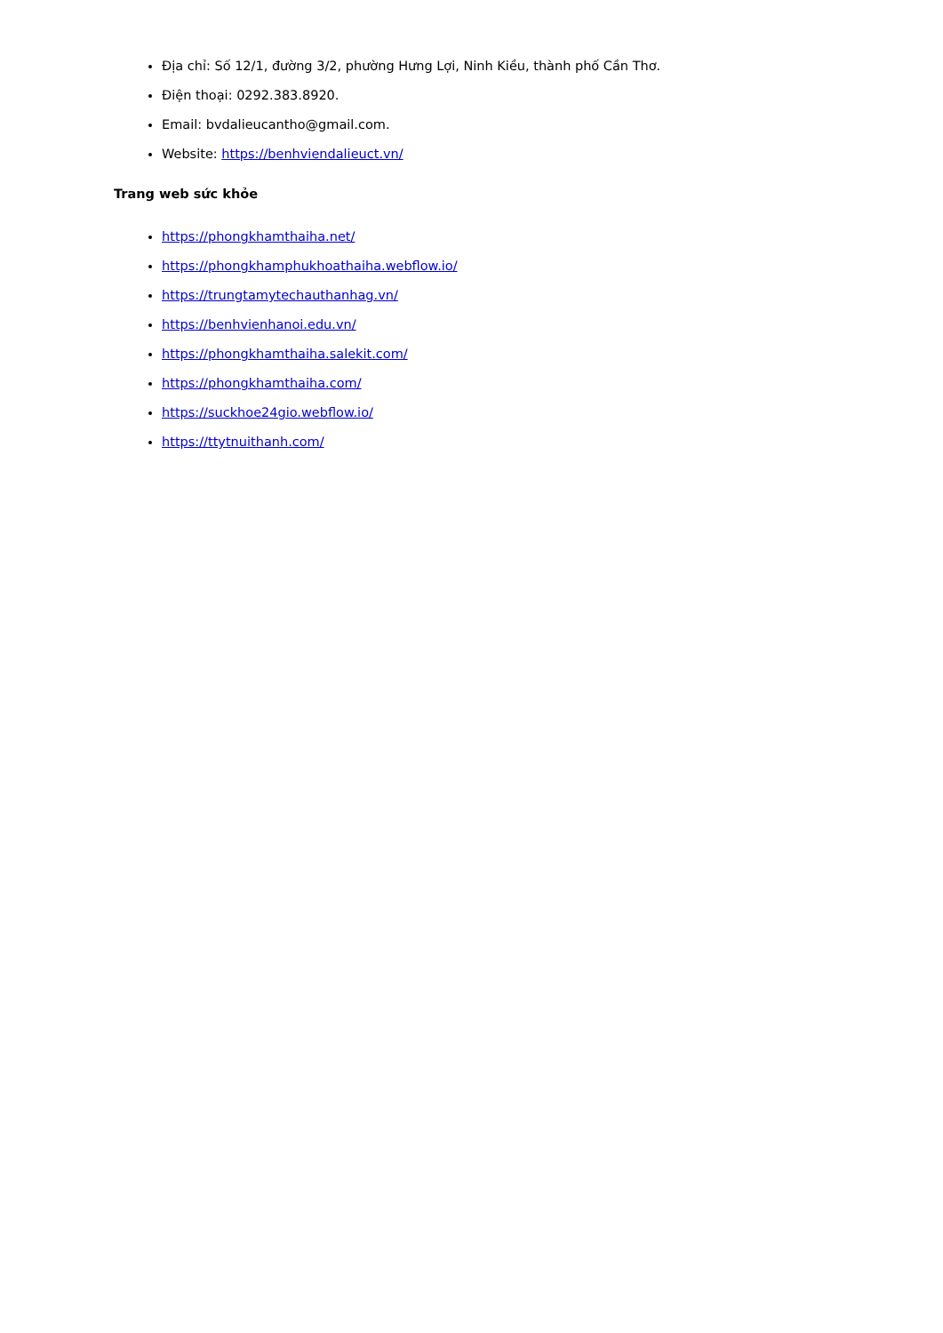Địa chỉ: Số 12/1, đường 3/2, phường Hưng Lợi, Ninh Kiều, thành phố Cần Thơ.
Điện thoại: 0292.383.8920.
Email: bvdalieucantho@gmail.com.
Website: https://benhviendalieuct.vn/
Trang web sức khỏe
https://phongkhamthaiha.net/
https://phongkhamphukhoathaiha.webflow.io/
https://trungtamytechauthanhag.vn/
https://benhvienhanoi.edu.vn/
https://phongkhamthaiha.salekit.com/
https://phongkhamthaiha.com/
https://suckhoe24gio.webflow.io/
https://ttytnuithanh.com/